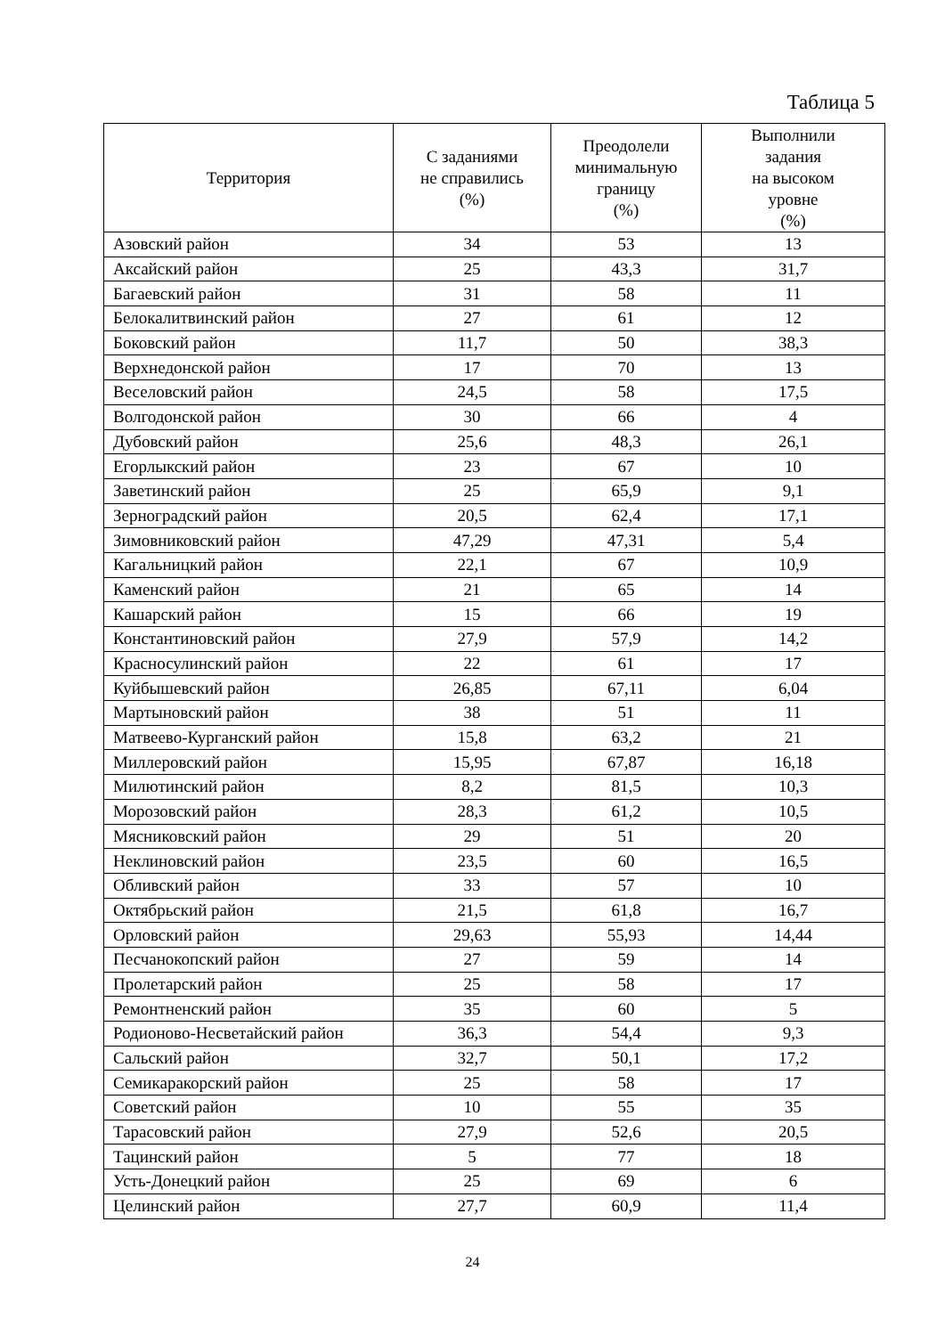Таблица 5
| Территория | С заданиями не справились (%) | Преодолели минимальную границу (%) | Выполнили задания на высоком уровне (%) |
| --- | --- | --- | --- |
| Азовский район | 34 | 53 | 13 |
| Аксайский район | 25 | 43,3 | 31,7 |
| Багаевский район | 31 | 58 | 11 |
| Белокалитвинский район | 27 | 61 | 12 |
| Боковский район | 11,7 | 50 | 38,3 |
| Верхнедонской район | 17 | 70 | 13 |
| Веселовский район | 24,5 | 58 | 17,5 |
| Волгодонской район | 30 | 66 | 4 |
| Дубовский район | 25,6 | 48,3 | 26,1 |
| Егорлыкский район | 23 | 67 | 10 |
| Заветинский район | 25 | 65,9 | 9,1 |
| Зерноградский район | 20,5 | 62,4 | 17,1 |
| Зимовниковский район | 47,29 | 47,31 | 5,4 |
| Кагальницкий район | 22,1 | 67 | 10,9 |
| Каменский район | 21 | 65 | 14 |
| Кашарский район | 15 | 66 | 19 |
| Константиновский район | 27,9 | 57,9 | 14,2 |
| Красносулинский район | 22 | 61 | 17 |
| Куйбышевский район | 26,85 | 67,11 | 6,04 |
| Мартыновский район | 38 | 51 | 11 |
| Матвеево-Курганский район | 15,8 | 63,2 | 21 |
| Миллеровский район | 15,95 | 67,87 | 16,18 |
| Милютинский район | 8,2 | 81,5 | 10,3 |
| Морозовский район | 28,3 | 61,2 | 10,5 |
| Мясниковский район | 29 | 51 | 20 |
| Неклиновский район | 23,5 | 60 | 16,5 |
| Обливский район | 33 | 57 | 10 |
| Октябрьский район | 21,5 | 61,8 | 16,7 |
| Орловский район | 29,63 | 55,93 | 14,44 |
| Песчанокопский район | 27 | 59 | 14 |
| Пролетарский район | 25 | 58 | 17 |
| Ремонтненский район | 35 | 60 | 5 |
| Родионово-Несветайский район | 36,3 | 54,4 | 9,3 |
| Сальский район | 32,7 | 50,1 | 17,2 |
| Семикаракорский район | 25 | 58 | 17 |
| Советский район | 10 | 55 | 35 |
| Тарасовский район | 27,9 | 52,6 | 20,5 |
| Тацинский район | 5 | 77 | 18 |
| Усть-Донецкий район | 25 | 69 | 6 |
| Целинский район | 27,7 | 60,9 | 11,4 |
24